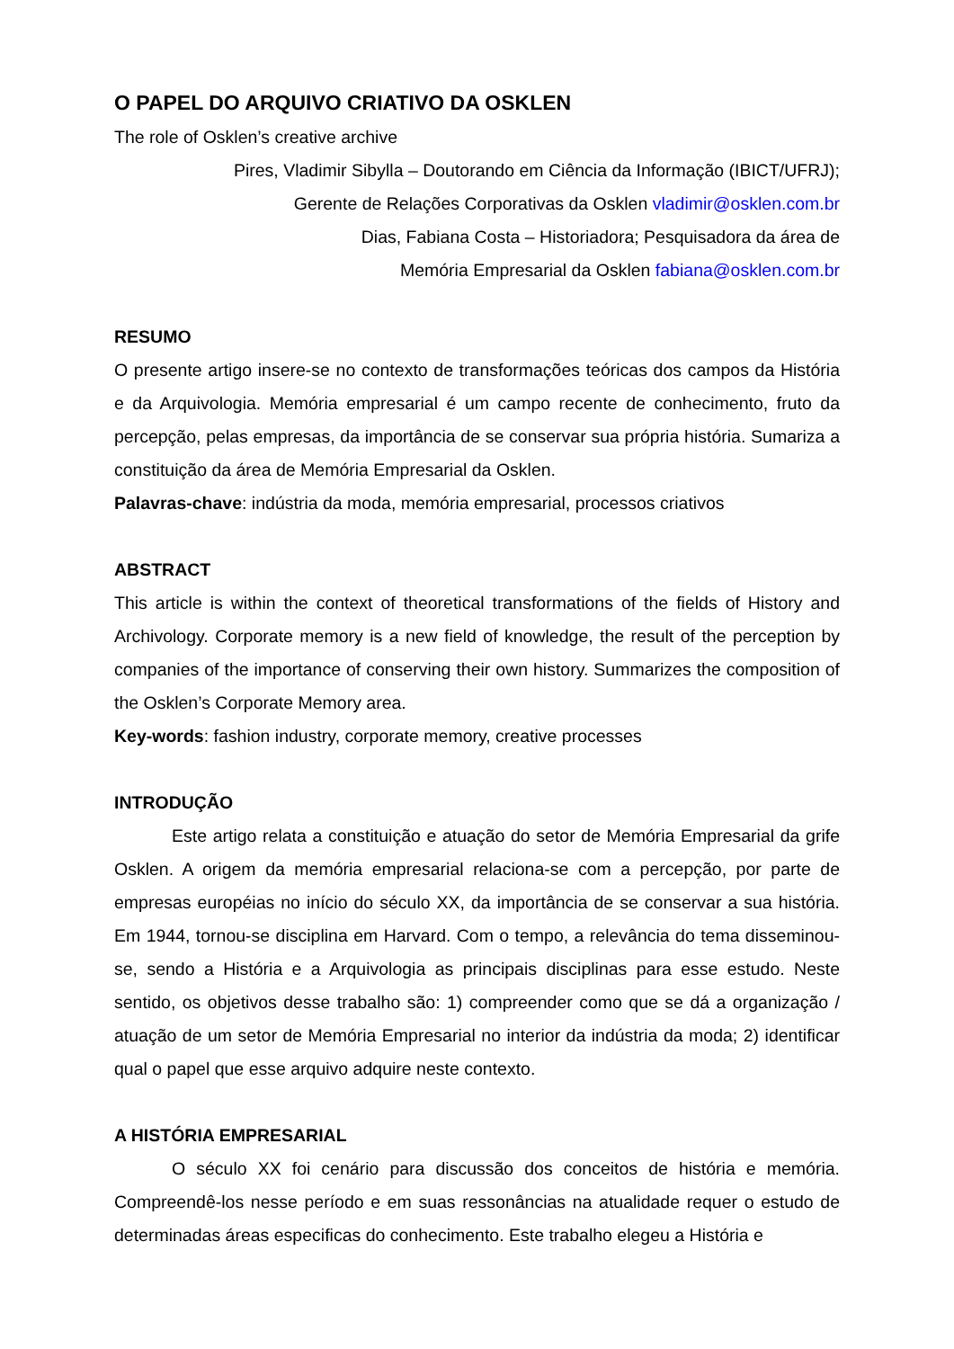O PAPEL DO ARQUIVO CRIATIVO DA OSKLEN
The role of Osklen’s creative archive
Pires, Vladimir Sibylla – Doutorando em Ciência da Informação (IBICT/UFRJ);
Gerente de Relações Corporativas da Osklen vladimir@osklen.com.br
Dias, Fabiana Costa – Historiadora; Pesquisadora da área de
Memória Empresarial da Osklen fabiana@osklen.com.br
RESUMO
O presente artigo insere-se no contexto de transformações teóricas dos campos da História e da Arquivologia. Memória empresarial é um campo recente de conhecimento, fruto da percepção, pelas empresas, da importância de se conservar sua própria história. Sumariza a constituição da área de Memória Empresarial da Osklen.
Palavras-chave: indústria da moda, memória empresarial, processos criativos
ABSTRACT
This article is within the context of theoretical transformations of the fields of History and Archivology. Corporate memory is a new field of knowledge, the result of the perception by companies of the importance of conserving their own history. Summarizes the composition of the Osklen’s Corporate Memory area.
Key-words: fashion industry, corporate memory, creative processes
INTRODUÇÃO
Este artigo relata a constituição e atuação do setor de Memória Empresarial da grife Osklen. A origem da memória empresarial relaciona-se com a percepção, por parte de empresas européias no início do século XX, da importância de se conservar a sua história. Em 1944, tornou-se disciplina em Harvard. Com o tempo, a relevância do tema disseminou-se, sendo a História e a Arquivologia as principais disciplinas para esse estudo. Neste sentido, os objetivos desse trabalho são: 1) compreender como que se dá a organização / atuação de um setor de Memória Empresarial no interior da indústria da moda; 2) identificar qual o papel que esse arquivo adquire neste contexto.
A HISTÓRIA EMPRESARIAL
O século XX foi cenário para discussão dos conceitos de história e memória. Compreendê-los nesse período e em suas ressonâncias na atualidade requer o estudo de determinadas áreas especificas do conhecimento. Este trabalho elegeu a História e